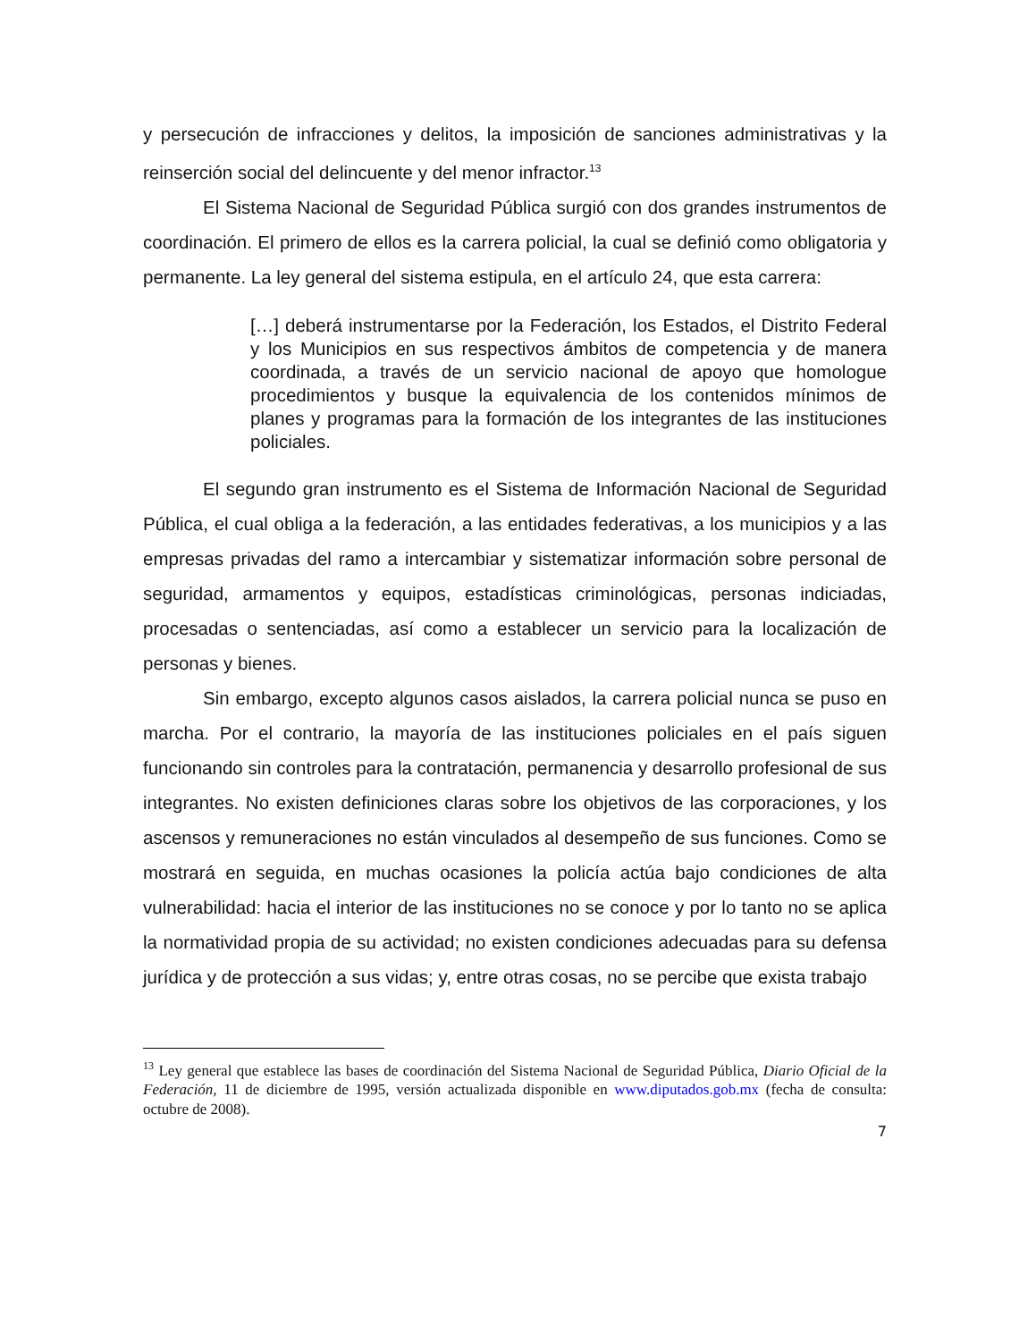y persecución de infracciones y delitos, la imposición de sanciones administrativas y la reinserción social del delincuente y del menor infractor.<sup>13</sup>
El Sistema Nacional de Seguridad Pública surgió con dos grandes instrumentos de coordinación. El primero de ellos es la carrera policial, la cual se definió como obligatoria y permanente. La ley general del sistema estipula, en el artículo 24, que esta carrera:
[…] deberá instrumentarse por la Federación, los Estados, el Distrito Federal y los Municipios en sus respectivos ámbitos de competencia y de manera coordinada, a través de un servicio nacional de apoyo que homologue procedimientos y busque la equivalencia de los contenidos mínimos de planes y programas para la formación de los integrantes de las instituciones policiales.
El segundo gran instrumento es el Sistema de Información Nacional de Seguridad Pública, el cual obliga a la federación, a las entidades federativas, a los municipios y a las empresas privadas del ramo a intercambiar y sistematizar información sobre personal de seguridad, armamentos y equipos, estadísticas criminológicas, personas indiciadas, procesadas o sentenciadas, así como a establecer un servicio para la localización de personas y bienes.
Sin embargo, excepto algunos casos aislados, la carrera policial nunca se puso en marcha. Por el contrario, la mayoría de las instituciones policiales en el país siguen funcionando sin controles para la contratación, permanencia y desarrollo profesional de sus integrantes. No existen definiciones claras sobre los objetivos de las corporaciones, y los ascensos y remuneraciones no están vinculados al desempeño de sus funciones. Como se mostrará en seguida, en muchas ocasiones la policía actúa bajo condiciones de alta vulnerabilidad: hacia el interior de las instituciones no se conoce y por lo tanto no se aplica la normatividad propia de su actividad; no existen condiciones adecuadas para su defensa jurídica y de protección a sus vidas; y, entre otras cosas, no se percibe que exista trabajo
<sup>13</sup> Ley general que establece las bases de coordinación del Sistema Nacional de Seguridad Pública, Diario Oficial de la Federación, 11 de diciembre de 1995, versión actualizada disponible en www.diputados.gob.mx (fecha de consulta: octubre de 2008).
7